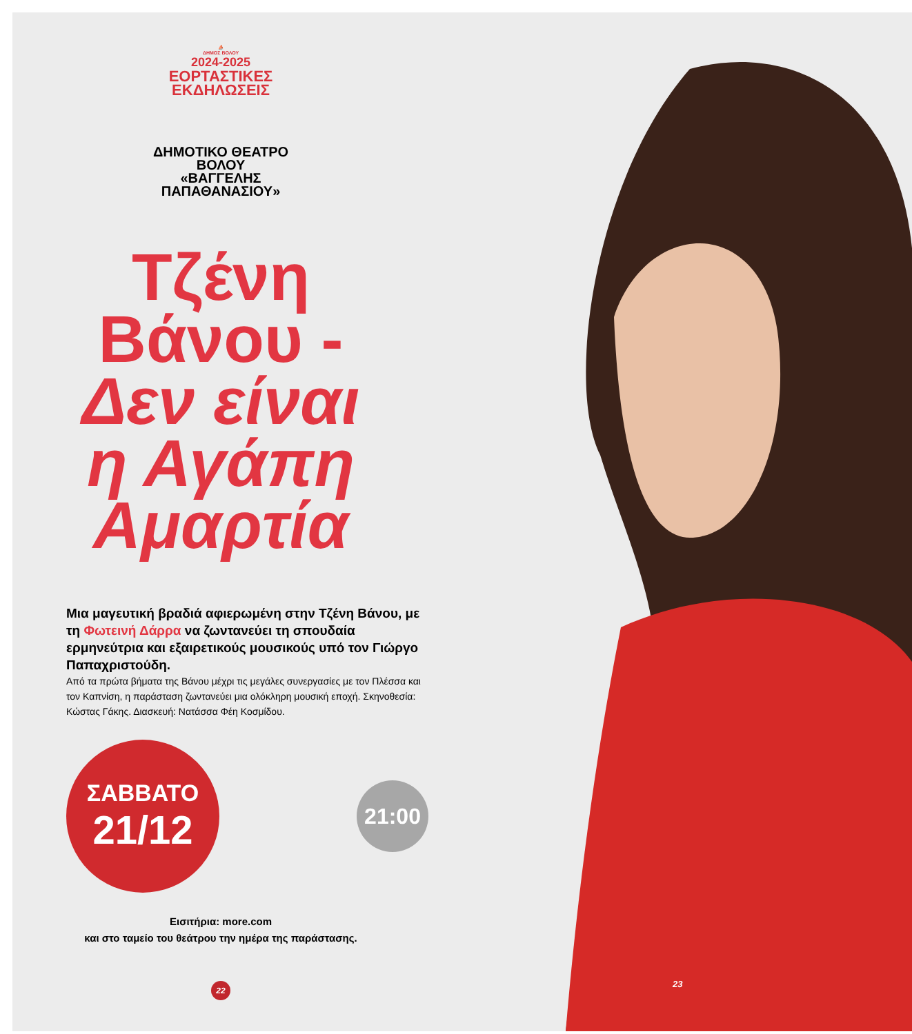⛵
ΔΗΜΟΣ ΒΟΛΟΥ
2024-2025
ΕΟΡΤΑΣΤΙΚΕΣ
ΕΚΔΗΛΩΣΕΙΣ
ΔΗΜΟΤΙΚΟ ΘΕΑΤΡΟ
ΒΟΛΟΥ
«ΒΑΓΓΕΛΗΣ
ΠΑΠΑΘΑΝΑΣΙΟΥ»
Τζένη
Βάνου -
Δεν είναι
η Αγάπη
Αμαρτία
Μια μαγευτική βραδιά αφιερωμένη στην Τζένη Βάνου, με τη Φωτεινή Δάρρα να ζωντανεύει τη σπουδαία ερμηνεύτρια και εξαιρετικούς μουσικούς υπό τον Γιώργο Παπαχριστούδη.
Από τα πρώτα βήματα της Βάνου μέχρι τις μεγάλες συνεργασίες με τον Πλέσσα και τον Καπνίση, η παράσταση ζωντανεύει μια ολόκληρη μουσική εποχή. Σκηνοθεσία: Κώστας Γάκης. Διασκευή: Νατάσσα Φέη Κοσμίδου.
ΣΑΒΒΑΤΟ
21/12
21:00
Εισιτήρια: more.com
και στο ταμείο του θεάτρου την ημέρα της παράστασης.
22
23